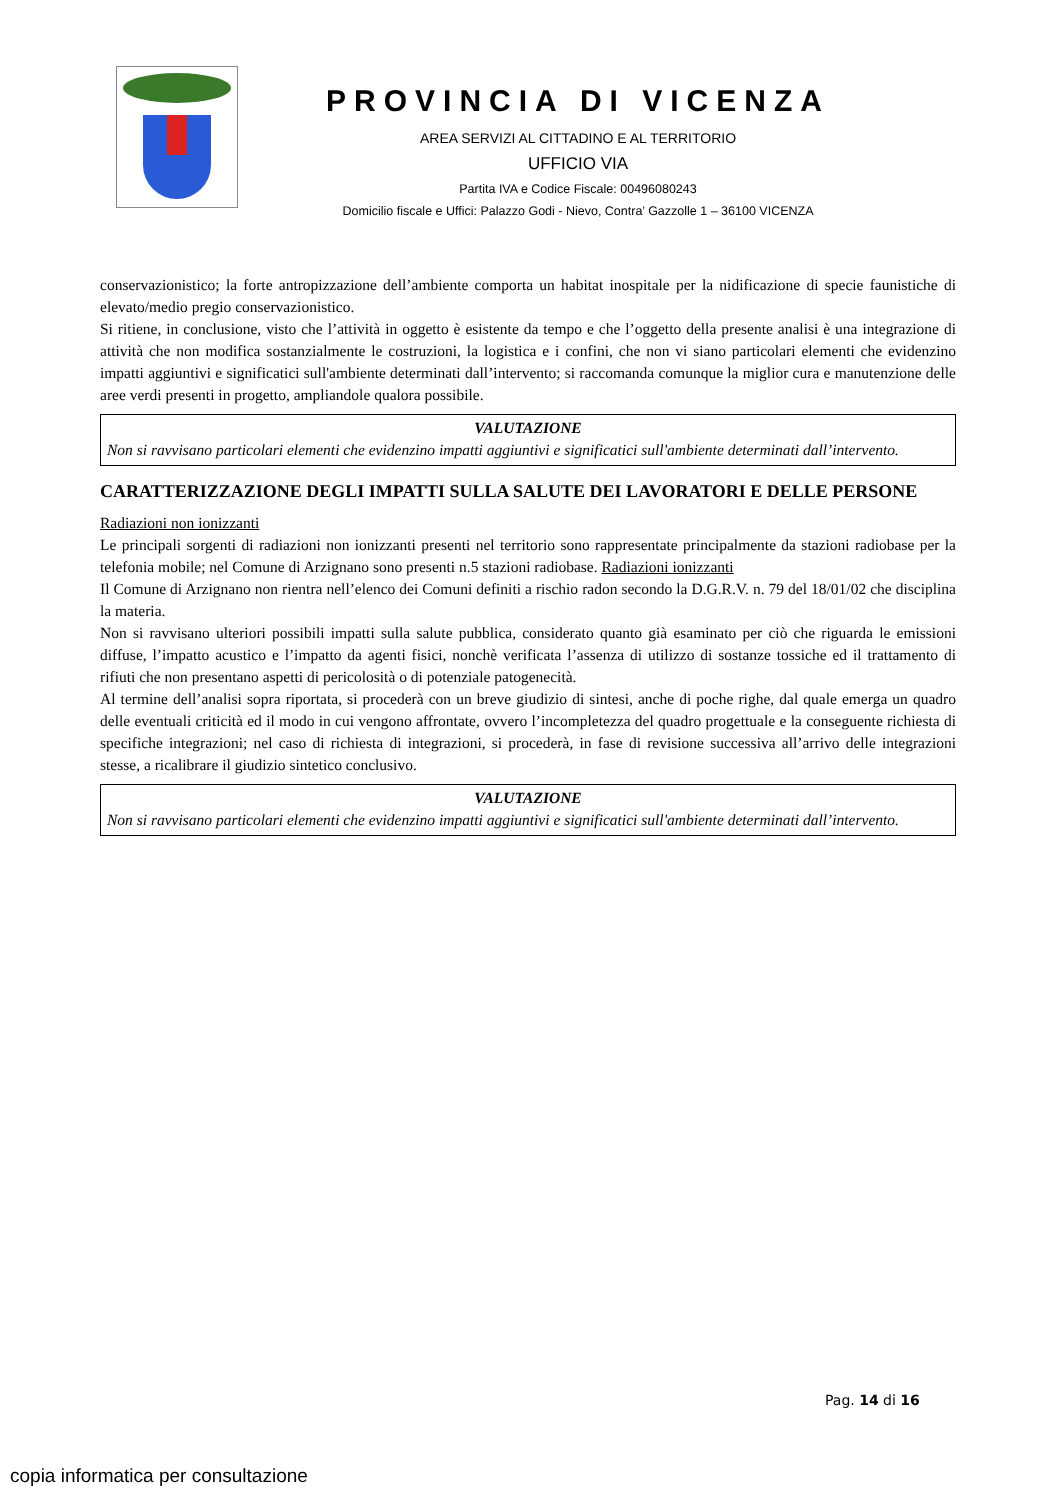PROVINCIA DI VICENZA
AREA SERVIZI AL CITTADINO E AL TERRITORIO
UFFICIO VIA
Partita IVA e Codice Fiscale: 00496080243
Domicilio fiscale e Uffici: Palazzo Godi - Nievo, Contra’ Gazzolle 1 – 36100 VICENZA
conservazionistico; la forte antropizzazione dell’ambiente comporta un habitat inospitale per la nidificazione di specie faunistiche di elevato/medio pregio conservazionistico.
Si ritiene, in conclusione, visto che l’attività in oggetto è esistente da tempo e che l’oggetto della presente analisi è una integrazione di attività che non modifica sostanzialmente le costruzioni, la logistica e i confini, che non vi siano particolari elementi che evidenzino impatti aggiuntivi e significatici sull'ambiente determinati dall’intervento; si raccomanda comunque la miglior cura e manutenzione delle aree verdi presenti in progetto, ampliandole qualora possibile.
VALUTAZIONE
Non si ravvisano particolari elementi che evidenzino impatti aggiuntivi e significatici sull'ambiente determinati dall’intervento.
CARATTERIZZAZIONE DEGLI IMPATTI SULLA SALUTE DEI LAVORATORI E DELLE PERSONE
Radiazioni non ionizzanti
Le principali sorgenti di radiazioni non ionizzanti presenti nel territorio sono rappresentate principalmente da stazioni radiobase per la telefonia mobile; nel Comune di Arzignano sono presenti n.5 stazioni radiobase. Radiazioni ionizzanti
Il Comune di Arzignano non rientra nell’elenco dei Comuni definiti a rischio radon secondo la D.G.R.V. n. 79 del 18/01/02 che disciplina la materia.
Non si ravvisano ulteriori possibili impatti sulla salute pubblica, considerato quanto già esaminato per ciò che riguarda le emissioni diffuse, l’impatto acustico e l’impatto da agenti fisici, nonchè verificata l’assenza di utilizzo di sostanze tossiche ed il trattamento di rifiuti che non presentano aspetti di pericolosità o di potenziale patogenecità.
Al termine dell’analisi sopra riportata, si procederà con un breve giudizio di sintesi, anche di poche righe, dal quale emerga un quadro delle eventuali criticità ed il modo in cui vengono affrontate, ovvero l’incompletezza del quadro progettuale e la conseguente richiesta di specifiche integrazioni; nel caso di richiesta di integrazioni, si procederà, in fase di revisione successiva all’arrivo delle integrazioni stesse, a ricalibrare il giudizio sintetico conclusivo.
VALUTAZIONE
Non si ravvisano particolari elementi che evidenzino impatti aggiuntivi e significatici sull'ambiente determinati dall’intervento.
Pag. 14 di 16
copia informatica per consultazione